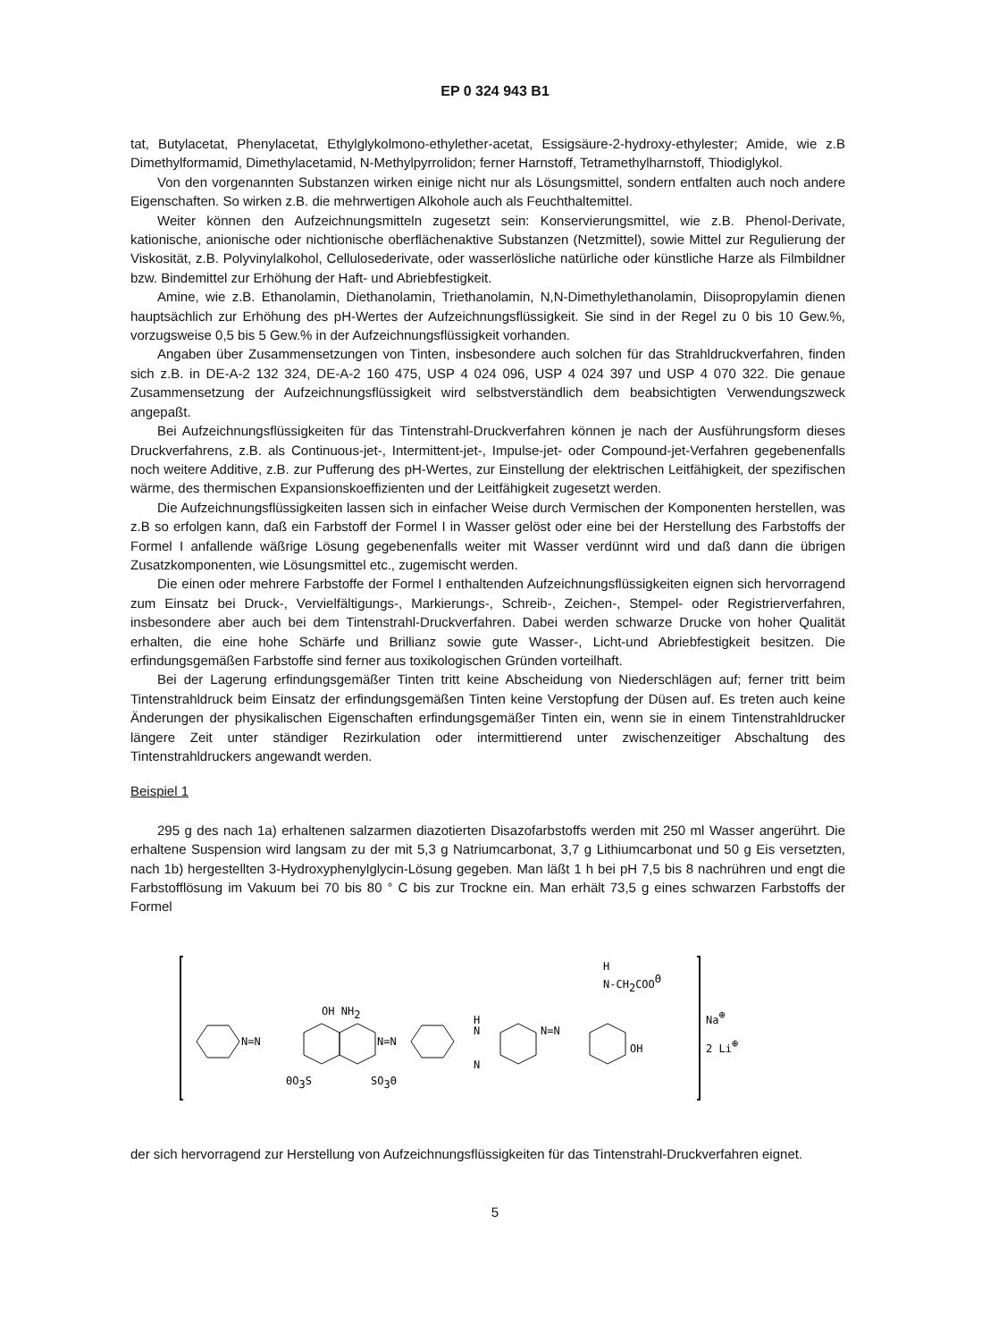EP 0 324 943 B1
tat, Butylacetat, Phenylacetat, Ethylglykolmono-ethylether-acetat, Essigsäure-2-hydroxy-ethylester; Amide, wie z.B Dimethylformamid, Dimethylacetamid, N-Methylpyrrolidon; ferner Harnstoff, Tetramethylharnstoff, Thiodiglykol.
Von den vorgenannten Substanzen wirken einige nicht nur als Lösungsmittel, sondern entfalten auch noch andere Eigenschaften. So wirken z.B. die mehrwertigen Alkohole auch als Feuchthaltemittel.
Weiter können den Aufzeichnungsmitteln zugesetzt sein: Konservierungsmittel, wie z.B. Phenol-Derivate, kationische, anionische oder nichtionische oberflächenaktive Substanzen (Netzmittel), sowie Mittel zur Regulierung der Viskosität, z.B. Polyvinylalkohol, Cellulosederivate, oder wasserlösliche natürliche oder künstliche Harze als Filmbildner bzw. Bindemittel zur Erhöhung der Haft- und Abriebfestigkeit.
Amine, wie z.B. Ethanolamin, Diethanolamin, Triethanolamin, N,N-Dimethylethanolamin, Diisopropylamin dienen hauptsächlich zur Erhöhung des pH-Wertes der Aufzeichnungsflüssigkeit. Sie sind in der Regel zu 0 bis 10 Gew.%, vorzugsweise 0,5 bis 5 Gew.% in der Aufzeichnungsflüssigkeit vorhanden.
Angaben über Zusammensetzungen von Tinten, insbesondere auch solchen für das Strahldruckverfahren, finden sich z.B. in DE-A-2 132 324, DE-A-2 160 475, USP 4 024 096, USP 4 024 397 und USP 4 070 322. Die genaue Zusammensetzung der Aufzeichnungsflüssigkeit wird selbstverständlich dem beabsichtigten Verwendungszweck angepaßt.
Bei Aufzeichnungsflüssigkeiten für das Tintenstrahl-Druckverfahren können je nach der Ausführungsform dieses Druckverfahrens, z.B. als Continuous-jet-, Intermittent-jet-, Impulse-jet- oder Compound-jet-Verfahren gegebenenfalls noch weitere Additive, z.B. zur Pufferung des pH-Wertes, zur Einstellung der elektrischen Leitfähigkeit, der spezifischen wärme, des thermischen Expansionskoeffizienten und der Leitfähigkeit zugesetzt werden.
Die Aufzeichnungsflüssigkeiten lassen sich in einfacher Weise durch Vermischen der Komponenten herstellen, was z.B so erfolgen kann, daß ein Farbstoff der Formel I in Wasser gelöst oder eine bei der Herstellung des Farbstoffs der Formel I anfallende wäßrige Lösung gegebenenfalls weiter mit Wasser verdünnt wird und daß dann die übrigen Zusatzkomponenten, wie Lösungsmittel etc., zugemischt werden.
Die einen oder mehrere Farbstoffe der Formel I enthaltenden Aufzeichnungsflüssigkeiten eignen sich hervorragend zum Einsatz bei Druck-, Vervielfältigungs-, Markierungs-, Schreib-, Zeichen-, Stempel- oder Registrierverfahren, insbesondere aber auch bei dem Tintenstrahl-Druckverfahren. Dabei werden schwarze Drucke von hoher Qualität erhalten, die eine hohe Schärfe und Brillianz sowie gute Wasser-, Licht-und Abriebfestigkeit besitzen. Die erfindungsgemäßen Farbstoffe sind ferner aus toxikologischen Gründen vorteilhaft.
Bei der Lagerung erfindungsgemäßer Tinten tritt keine Abscheidung von Niederschlägen auf; ferner tritt beim Tintenstrahldruck beim Einsatz der erfindungsgemäßen Tinten keine Verstopfung der Düsen auf. Es treten auch keine Änderungen der physikalischen Eigenschaften erfindungsgemäßer Tinten ein, wenn sie in einem Tintenstrahldrucker längere Zeit unter ständiger Rezirkulation oder intermittierend unter zwischenzeitiger Abschaltung des Tintenstrahldruckers angewandt werden.
Beispiel 1
295 g des nach 1a) erhaltenen salzarmen diazotierten Disazofarbstoffs werden mit 250 ml Wasser angerührt. Die erhaltene Suspension wird langsam zu der mit 5,3 g Natriumcarbonat, 3,7 g Lithiumcarbonat und 50 g Eis versetzten, nach 1b) hergestellten 3-Hydroxyphenylglycin-Lösung gegeben. Man läßt 1 h bei pH 7,5 bis 8 nachrühren und engt die Farbstofflösung im Vakuum bei 70 bis 80 ° C bis zur Trockne ein. Man erhält 73,5 g eines schwarzen Farbstoffs der Formel
N=N
N=N
OH NH2
ΘO3S
SO3Θ
H
N
N
N=N
H
N-CH2COOΘ
OH
Na⊕
2 Li⊕
der sich hervorragend zur Herstellung von Aufzeichnungsflüssigkeiten für das Tintenstrahl-Druckverfahren eignet.
5